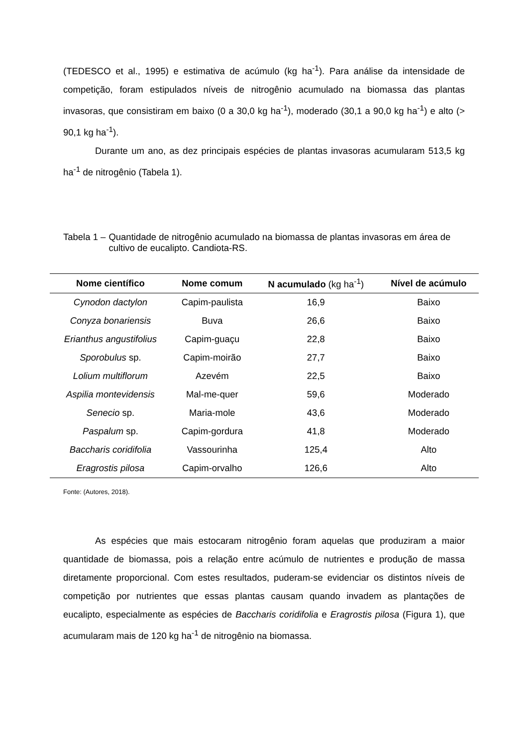(TEDESCO et al., 1995) e estimativa de acúmulo (kg ha<sup>-1</sup>). Para análise da intensidade de competição, foram estipulados níveis de nitrogênio acumulado na biomassa das plantas invasoras, que consistiram em baixo (0 a 30,0 kg ha<sup>-1</sup>), moderado (30,1 a 90,0 kg ha<sup>-1</sup>) e alto (> 90,1 kg ha<sup>-1</sup>).
Durante um ano, as dez principais espécies de plantas invasoras acumularam 513,5 kg ha<sup>-1</sup> de nitrogênio (Tabela 1).
Tabela 1 – Quantidade de nitrogênio acumulado na biomassa de plantas invasoras em área de cultivo de eucalipto. Candiota-RS.
| Nome científico | Nome comum | N acumulado (kg ha<sup>-1</sup>) | Nível de acúmulo |
| --- | --- | --- | --- |
| Cynodon dactylon | Capim-paulista | 16,9 | Baixo |
| Conyza bonariensis | Buva | 26,6 | Baixo |
| Erianthus angustifolius | Capim-guaçu | 22,8 | Baixo |
| Sporobulus sp. | Capim-moirão | 27,7 | Baixo |
| Lolium multiflorum | Azevém | 22,5 | Baixo |
| Aspilia montevidensis | Mal-me-quer | 59,6 | Moderado |
| Senecio sp. | Maria-mole | 43,6 | Moderado |
| Paspalum sp. | Capim-gordura | 41,8 | Moderado |
| Baccharis coridifolia | Vassourinha | 125,4 | Alto |
| Eragrostis pilosa | Capim-orvalho | 126,6 | Alto |
Fonte: (Autores, 2018).
As espécies que mais estocaram nitrogênio foram aquelas que produziram a maior quantidade de biomassa, pois a relação entre acúmulo de nutrientes e produção de massa diretamente proporcional. Com estes resultados, puderam-se evidenciar os distintos níveis de competição por nutrientes que essas plantas causam quando invadem as plantações de eucalipto, especialmente as espécies de Baccharis coridifolia e Eragrostis pilosa (Figura 1), que acumularam mais de 120 kg ha<sup>-1</sup> de nitrogênio na biomassa.